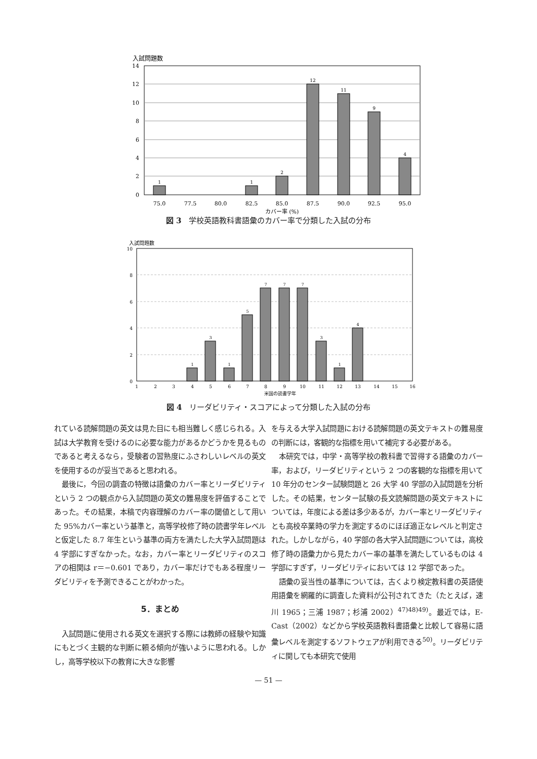入試問題数
14
12
10
8
6
4
2
0
1
1
2
12
11
9
4
75.0
77.5
80.0
82.5
85.0
87.5
90.0
92.5
95.0
カバー率 (%)
図 3　学校英語教科書語彙のカバー率で分類した入試の分布
入試問題数
10
8
6
4
2
0
1
3
1
5
7
7
7
3
1
4
1
2
3
4
5
6
7
8
9
10
11
12
13
14
15
16
米国の読書学年
図 4　リーダビリティ・スコアによって分類した入試の分布
れている読解問題の英文は見た目にも相当難しく感じられる。入試は大学教育を受けるのに必要な能力があるかどうかを見るものであると考えるなら，受験者の習熟度にふさわしいレベルの英文を使用するのが妥当であると思われる。
最後に，今回の調査の特徴は語彙のカバー率とリーダビリティという 2 つの観点から入試問題の英文の難易度を評価することであった。その結果，本稿で内容理解のカバー率の閾値として用いた 95%カバー率という基準と，高等学校修了時の読書学年レベルと仮定した 8.7 年生という基準の両方を満たした大学入試問題は 4 学部にすぎなかった。なお，カバー率とリーダビリティのスコアの相関は r＝−0.601 であり，カバー率だけでもある程度リーダビリティを予測できることがわかった。
5．まとめ
入試問題に使用される英文を選択する際には教師の経験や知識にもとづく主観的な判断に頼る傾向が強いように思われる。しかし，高等学校以下の教育に大きな影響
を与える大学入試問題における読解問題の英文テキストの難易度の判断には，客観的な指標を用いて補完する必要がある。
本研究では，中学・高等学校の教科書で習得する語彙のカバー率，および，リーダビリティという 2 つの客観的な指標を用いて 10 年分のセンター試験問題と 26 大学 40 学部の入試問題を分析した。その結果，センター試験の長文読解問題の英文テキストについては，年度による差は多少あるが，カバー率とリーダビリティとも高校卒業時の学力を測定するのにほぼ適正なレベルと判定された。しかしながら，40 学部の各大学入試問題については，高校修了時の語彙力から見たカバー率の基準を満たしているものは 4 学部にすぎず，リーダビリティにおいては 12 学部であった。
語彙の妥当性の基準については，古くより検定教科書の英語使用語彙を網羅的に調査した資料が公刊されてきた（たとえば，速川 1965；三浦 1987；杉浦 2002）<sup>47)48)49)</sup>。最近では，E-Cast（2002）などから学校英語教科書語彙と比較して容易に語彙レベルを測定するソフトウェアが利用できる<sup>50)</sup>。リーダビリティに関しても本研究で使用
— 51 —